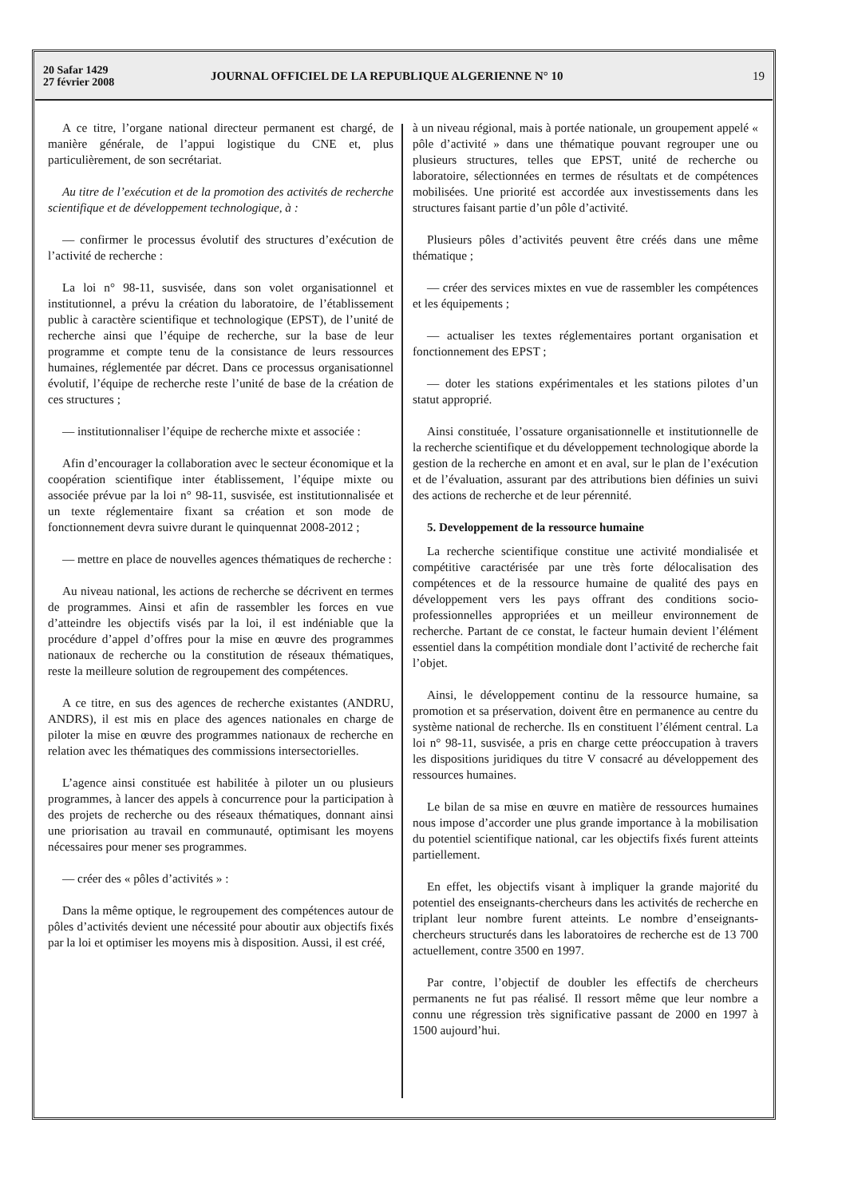20 Safar 1429
27 février 2008
JOURNAL OFFICIEL DE LA REPUBLIQUE ALGERIENNE N° 10
19
A ce titre, l’organe national directeur permanent est chargé, de manière générale, de l’appui logistique du CNE et, plus particulièrement, de son secrétariat.
Au titre de l’exécution et de la promotion des activités de recherche scientifique et de développement technologique, à :
— confirmer le processus évolutif des structures d’exécution de l’activité de recherche :
La loi n° 98-11, susvisée, dans son volet organisationnel et institutionnel, a prévu la création du laboratoire, de l’établissement public à caractère scientifique et technologique (EPST), de l’unité de recherche ainsi que l’équipe de recherche, sur la base de leur programme et compte tenu de la consistance de leurs ressources humaines, réglementée par décret. Dans ce processus organisationnel évolutif, l’équipe de recherche reste l’unité de base de la création de ces structures ;
— institutionnaliser l’équipe de recherche mixte et associée :
Afin d’encourager la collaboration avec le secteur économique et la coopération scientifique inter établissement, l’équipe mixte ou associée prévue par la loi n° 98-11, susvisée, est institutionnalisée et un texte réglementaire fixant sa création et son mode de fonctionnement devra suivre durant le quinquennat 2008-2012 ;
— mettre en place de nouvelles agences thématiques de recherche :
Au niveau national, les actions de recherche se décrivent en termes de programmes. Ainsi et afin de rassembler les forces en vue d’atteindre les objectifs visés par la loi, il est indéniable que la procédure d’appel d’offres pour la mise en œuvre des programmes nationaux de recherche ou la constitution de réseaux thématiques, reste la meilleure solution de regroupement des compétences.
A ce titre, en sus des agences de recherche existantes (ANDRU, ANDRS), il est mis en place des agences nationales en charge de piloter la mise en œuvre des programmes nationaux de recherche en relation avec les thématiques des commissions intersectorielles.
L’agence ainsi constituée est habilitée à piloter un ou plusieurs programmes, à lancer des appels à concurrence pour la participation à des projets de recherche ou des réseaux thématiques, donnant ainsi une priorisation au travail en communauté, optimisant les moyens nécessaires pour mener ses programmes.
— créer des « pôles d’activités » :
Dans la même optique, le regroupement des compétences autour de pôles d’activités devient une nécessité pour aboutir aux objectifs fixés par la loi et optimiser les moyens mis à disposition. Aussi, il est créé,
à un niveau régional, mais à portée nationale, un groupement appelé « pôle d’activité » dans une thématique pouvant regrouper une ou plusieurs structures, telles que EPST, unité de recherche ou laboratoire, sélectionnées en termes de résultats et de compétences mobilisées. Une priorité est accordée aux investissements dans les structures faisant partie d’un pôle d’activité.
Plusieurs pôles d’activités peuvent être créés dans une même thématique ;
— créer des services mixtes en vue de rassembler les compétences et les équipements ;
— actualiser les textes réglementaires portant organisation et fonctionnement des EPST ;
— doter les stations expérimentales et les stations pilotes d’un statut approprié.
Ainsi constituée, l’ossature organisationnelle et institutionnelle de la recherche scientifique et du développement technologique aborde la gestion de la recherche en amont et en aval, sur le plan de l’exécution et de l’évaluation, assurant par des attributions bien définies un suivi des actions de recherche et de leur pérennité.
5. Developpement de la ressource humaine
La recherche scientifique constitue une activité mondialisée et compétitive caractérisée par une très forte délocalisation des compétences et de la ressource humaine de qualité des pays en développement vers les pays offrant des conditions socio-professionnelles appropriées et un meilleur environnement de recherche. Partant de ce constat, le facteur humain devient l’élément essentiel dans la compétition mondiale dont l’activité de recherche fait l’objet.
Ainsi, le développement continu de la ressource humaine, sa promotion et sa préservation, doivent être en permanence au centre du système national de recherche. Ils en constituent l’élément central. La loi n° 98-11, susvisée, a pris en charge cette préoccupation à travers les dispositions juridiques du titre V consacré au développement des ressources humaines.
Le bilan de sa mise en œuvre en matière de ressources humaines nous impose d’accorder une plus grande importance à la mobilisation du potentiel scientifique national, car les objectifs fixés furent atteints partiellement.
En effet, les objectifs visant à impliquer la grande majorité du potentiel des enseignants-chercheurs dans les activités de recherche en triplant leur nombre furent atteints. Le nombre d’enseignants-chercheurs structurés dans les laboratoires de recherche est de 13 700 actuellement, contre 3500 en 1997.
Par contre, l’objectif de doubler les effectifs de chercheurs permanents ne fut pas réalisé. Il ressort même que leur nombre a connu une régression très significative passant de 2000 en 1997 à 1500 aujourd’hui.